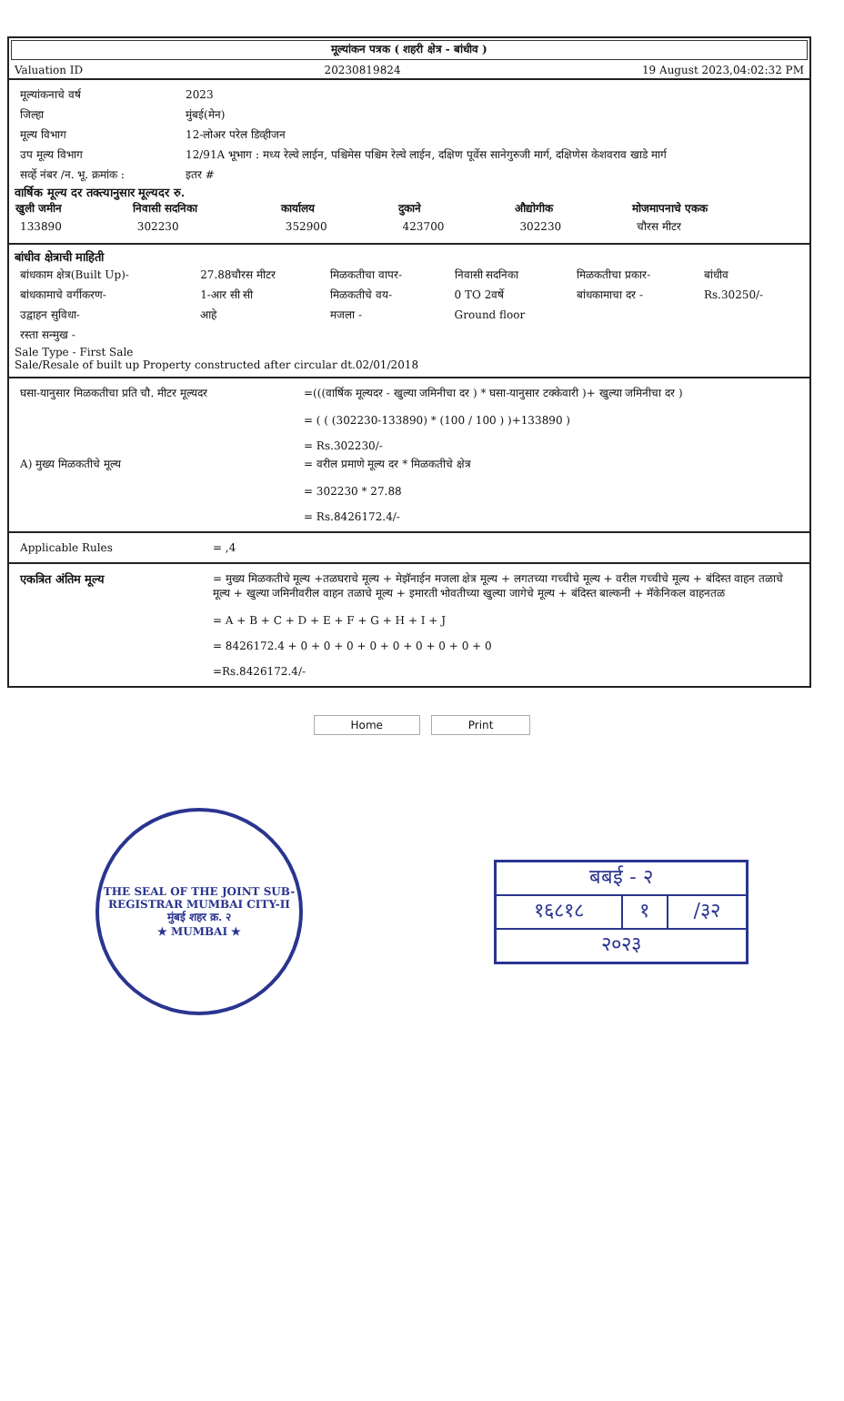मूल्यांकन पत्रक ( शहरी क्षेत्र - बांधीव )
Valuation ID 20230819824 19 August 2023,04:02:32 PM
| मूल्यांकनाचे वर्ष | 2023 |
| जिल्हा | मुंबई(मेन) |
| मूल्य विभाग | 12-लोअर परेल डिव्हीजन |
| उप मूल्य विभाग | 12/91A भूभाग : मध्य रेल्वे लाईन, पश्चिमेस पश्चिम रेल्वे लाईन, दक्षिण पूर्वेस सानेगुरुजी मार्ग, दक्षिणेस केशवराव खाडे मार्ग |
| सर्व्हे नंबर /न. भू. क्रमांक : | इतर # |
वार्षिक मूल्य दर तक्त्यानुसार मूल्यदर रु.
| खुली जमीन | निवासी सदनिका | कार्यालय | दुकाने | औद्योगीक | मोजमापनाचे एकक |
| --- | --- | --- | --- | --- | --- |
| 133890 | 302230 | 352900 | 423700 | 302230 | चौरस मीटर |
बांधीव क्षेत्राची माहिती
| बांधकाम क्षेत्र(Built Up)- | 27.88चौरस मीटर | मिळकतीचा वापर- | निवासी सदनिका | मिळकतीचा प्रकार- | बांधीव |
| बांधकामाचे वर्गीकरण- | 1-आर सी सी | मिळकतीचे वय- | 0 TO 2वर्षे | बांधकामाचा दर - | Rs.30250/- |
| उद्वाहन सुविधा- | आहे | मजला - | Ground floor | | |
| रस्ता सन्मुख - | | | | | |
Sale Type - First Sale
Sale/Resale of built up Property constructed after circular dt.02/01/2018
| घसा-यानुसार मिळकतीचा प्रति चौ. मीटर मूल्यदर | =(((वार्षिक मूल्यदर - खुल्या जमिनीचा दर ) * घसा-यानुसार टक्केवारी )+ खुल्या जमिनीचा दर ) = ( ( (302230-133890) * (100 / 100 ) )+133890 ) = Rs.302230/- |
| A) मुख्य मिळकतीचे मूल्य | = वरील प्रमाणे मूल्य दर * मिळकतीचे क्षेत्र = 302230 * 27.88 = Rs.8426172.4/- |
| Applicable Rules | = ,4 |
| एकत्रित अंतिम मूल्य | = मुख्य मिळकतीचे मूल्य +तळघराचे मूल्य + मेझॅनाईन मजला क्षेत्र मूल्य + लगतच्या गच्चीचे मूल्य + वरील गच्चीचे मूल्य + बंदिस्त वाहन तळाचे मूल्य + खुल्या जमिनीवरील वाहन तळाचे मूल्य + इमारती भोवतीच्या खुल्या जागेचे मूल्य + बंदिस्त बाल्कनी + मॅकेनिकल वाहनतळ = A + B + C + D + E + F + G + H + I + J = 8426172.4 + 0 + 0 + 0 + 0 + 0 + 0 + 0 + 0 + 0 =Rs.8426172.4/- |
Home Print
THE SEAL OF THE JOINT SUB-REGISTRAR MUMBAI CITY-II
मुंबई शहर क्र. २
★ MUMBAI ★
| बबई - २ | | |
| १६८१८ | १ | /३२ |
| २०२३ | | |